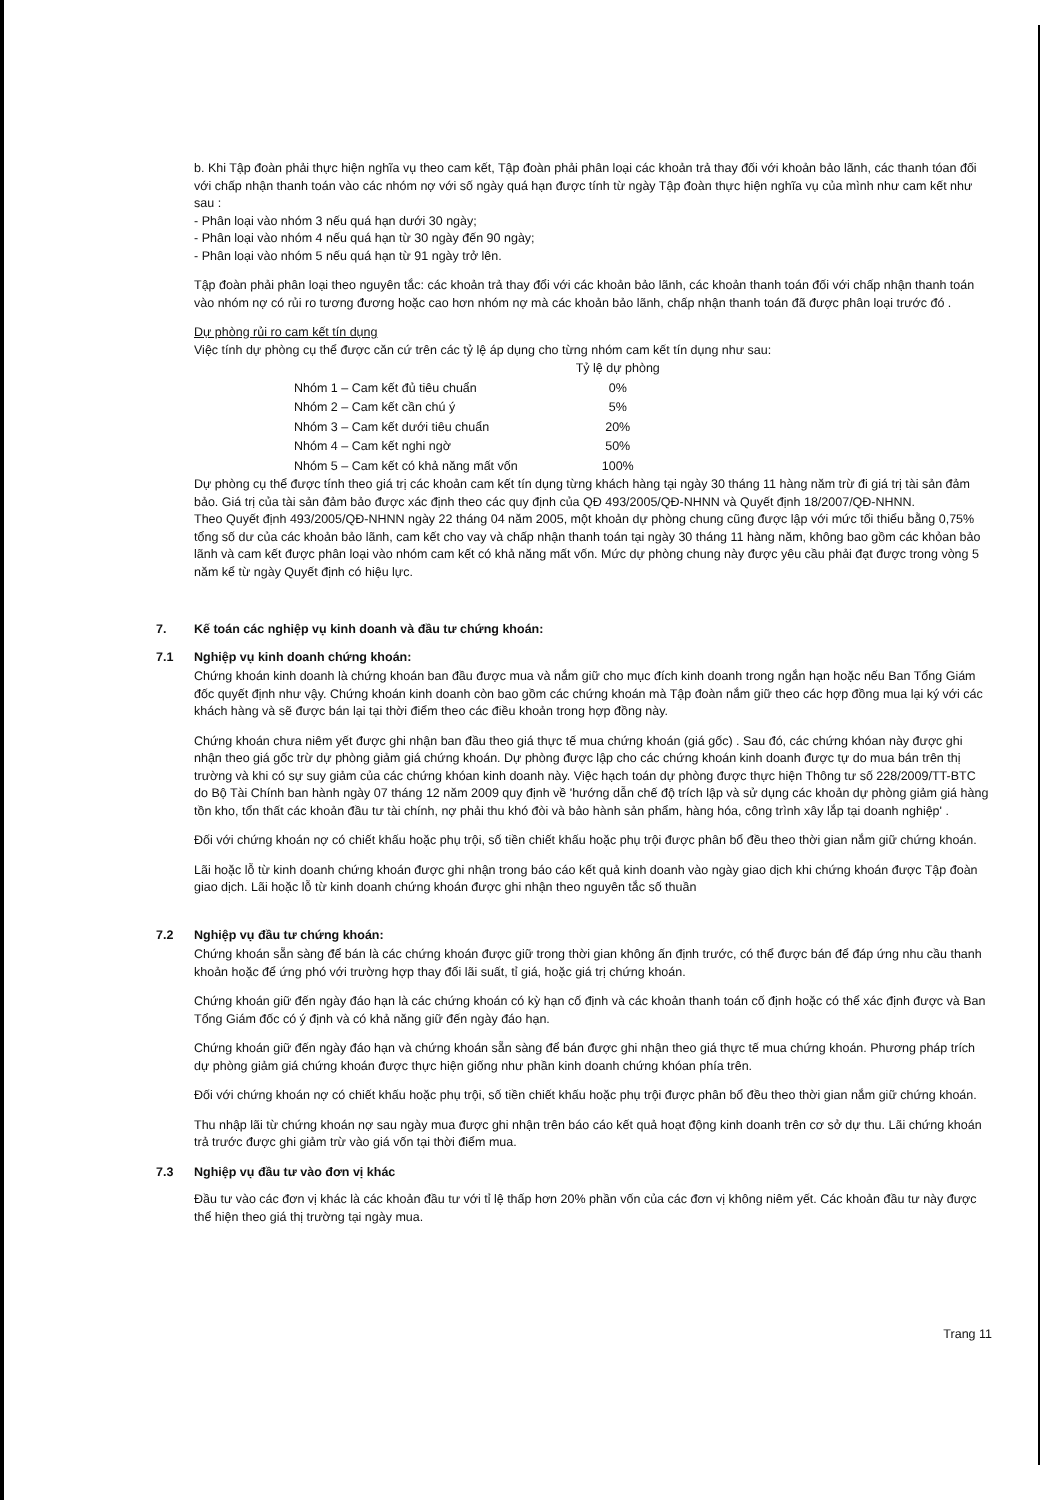b. Khi Tập đoàn phải thực hiện nghĩa vụ theo cam kết, Tập đoàn phải phân loại các khoản trả thay đối với khoản bảo lãnh, các thanh tóan đối với chấp nhận thanh toán vào các nhóm nợ với số ngày quá hạn được tính từ ngày Tập đoàn thực hiện nghĩa vụ của mình như cam kết như sau :
- Phân loại vào nhóm 3 nếu quá hạn dưới 30 ngày;
- Phân loại vào nhóm 4 nếu quá hạn từ 30 ngày đến 90 ngày;
- Phân loại vào nhóm 5 nếu quá hạn từ 91 ngày trở lên.
Tập đoàn phải phân loại theo nguyên tắc: các khoản trả thay đổi với các khoản bảo lãnh, các khoản thanh toán đối với chấp nhận thanh toán vào nhóm nợ có rủi ro tương đương hoặc cao hơn nhóm nợ mà các khoản bảo lãnh, chấp nhận thanh toán đã được phân loại trước đó .
Dự phòng rủi ro cam kết tín dụng
Việc tính dự phòng cụ thể được căn cứ trên các tỷ lệ áp dụng cho từng nhóm cam kết tín dụng như sau:
| | Tỷ lệ dự phòng |
| --- | --- |
| Nhóm 1 – Cam kết đủ tiêu chuẩn | 0% |
| Nhóm 2 – Cam kết cần chú ý | 5% |
| Nhóm 3 – Cam kết dưới tiêu chuẩn | 20% |
| Nhóm 4 – Cam kết nghi ngờ | 50% |
| Nhóm 5 – Cam kết có khả năng mất vốn | 100% |
Dự phòng cụ thể được tính theo giá trị các khoản cam kết tín dụng từng khách hàng tại ngày 30 tháng 11 hàng năm trừ đi giá trị tài sản đảm bảo. Giá trị của tài sản đảm bảo được xác định theo các quy định của QĐ 493/2005/QĐ-NHNN và Quyết định 18/2007/QĐ-NHNN.
Theo Quyết định 493/2005/QĐ-NHNN ngày 22 tháng 04 năm 2005, một khoản dự phòng chung cũng được lập với mức tối thiểu bằng 0,75% tổng số dư của các khoản bảo lãnh, cam kết cho vay và chấp nhận thanh toán tại ngày 30 tháng 11 hàng năm, không bao gồm các khỏan bảo lãnh và cam kết được phân loại vào nhóm cam kết có khả năng mất vốn. Mức dự phòng chung này được yêu cầu phải đạt được trong vòng 5 năm kể từ ngày Quyết định có hiệu lực.
7. Kế toán các nghiệp vụ kinh doanh và đầu tư chứng khoán:
7.1 Nghiệp vụ kinh doanh chứng khoán:
Chứng khoán kinh doanh là chứng khoán ban đầu được mua và nắm giữ cho mục đích kinh doanh trong ngắn hạn hoặc nếu Ban Tổng Giám đốc quyết định như vậy. Chứng khoán kinh doanh còn bao gồm các chứng khoán mà Tập đoàn nắm giữ theo các hợp đồng mua lại ký với các khách hàng và sẽ được bán lại tại thời điểm theo các điều khoản trong hợp đồng này.
Chứng khoán chưa niêm yết được ghi nhận ban đầu theo giá thực tế mua chứng khoán (giá gốc) . Sau đó, các chứng khóan này được ghi nhận theo giá gốc trừ dự phòng giảm giá chứng khoán. Dự phòng được lập cho các chứng khoán kinh doanh được tự do mua bán trên thị trường và khi có sự suy giảm của các chứng khóan kinh doanh này. Việc hạch toán dự phòng được thực hiện Thông tư số 228/2009/TT-BTC do Bộ Tài Chính ban hành ngày 07 tháng 12 năm 2009 quy định về 'hướng dẫn chế độ trích lập và sử dụng các khoản dự phòng giảm giá hàng tồn kho, tổn thất các khoản đầu tư tài chính, nợ phải thu khó đòi và bảo hành sản phẩm, hàng hóa, công trình xây lắp tại doanh nghiệp' .
Đối với chứng khoán nợ có chiết khấu hoặc phụ trội, số tiền chiết khấu hoặc phụ trội được phân bổ đều theo thời gian nắm giữ chứng khoán.
Lãi hoặc lỗ từ kinh doanh chứng khoán được ghi nhận trong báo cáo kết quả kinh doanh vào ngày giao dịch khi chứng khoán được Tập đoàn giao dịch. Lãi hoặc lỗ từ kinh doanh chứng khoán được ghi nhận theo nguyên tắc số thuần
7.2 Nghiệp vụ đầu tư chứng khoán:
Chứng khoán sẵn sàng để bán là các chứng khoán được giữ trong thời gian không ấn định trước, có thể được bán để đáp ứng nhu cầu thanh khoản hoặc để ứng phó với trường hợp thay đổi lãi suất, tỉ giá, hoặc giá trị chứng khoán.
Chứng khoán giữ đến ngày đáo hạn là các chứng khoán có kỳ hạn cố định và các khoản thanh toán cố định hoặc có thể xác định được và Ban Tổng Giám đốc có ý định và có khả năng giữ đến ngày đáo hạn.
Chứng khoán giữ đến ngày đáo hạn và chứng khoán sẵn sàng để bán được ghi nhận theo giá thực tế mua chứng khoán. Phương pháp trích dự phòng giảm giá chứng khoán được thực hiện giống như phần kinh doanh chứng khóan phía trên.
Đối với chứng khoán nợ có chiết khấu hoặc phụ trội, số tiền chiết khấu hoặc phụ trội được phân bổ đều theo thời gian nắm giữ chứng khoán.
Thu nhập lãi từ chứng khoán nợ sau ngày mua được ghi nhận trên báo cáo kết quả hoạt động kinh doanh trên cơ sở dự thu. Lãi chứng khoán trả trước được ghi giảm trừ vào giá vốn tại thời điểm mua.
7.3 Nghiệp vụ đầu tư vào đơn vị khác
Đầu tư vào các đơn vị khác là các khoản đầu tư với tỉ lệ thấp hơn 20% phần vốn của các đơn vị không niêm yết. Các khoản đầu tư này được thể hiện theo giá thị trường tại ngày mua.
Trang 11